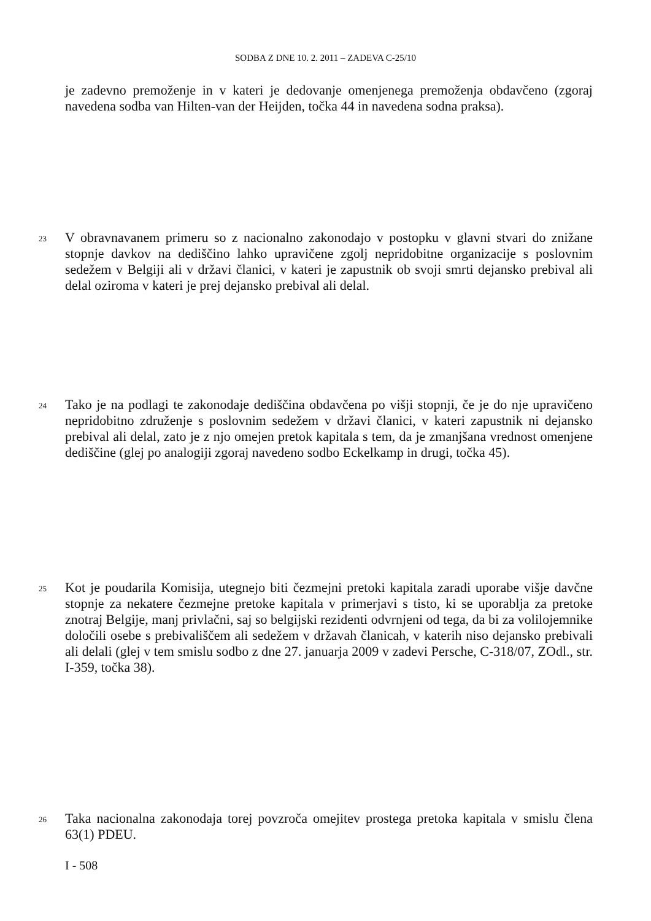SODBA Z DNE 10. 2. 2011 – ZADEVA C-25/10
je zadevno premoženje in v kateri je dedovanje omenjenega premoženja obdavčeno (zgoraj navedena sodba van Hilten-van der Heijden, točka 44 in navedena sodna praksa).
23 V obravnavanem primeru so z nacionalno zakonodajo v postopku v glavni stvari do znižane stopnje davkov na dediščino lahko upravičene zgolj nepridobitne organizacije s poslovnim sedežem v Belgiji ali v državi članici, v kateri je zapustnik ob svoji smrti dejansko prebival ali delal oziroma v kateri je prej dejansko prebival ali delal.
24 Tako je na podlagi te zakonodaje dediščina obdavčena po višji stopnji, če je do nje upravičeno nepridobitno združenje s poslovnim sedežem v državi članici, v kateri zapustnik ni dejansko prebival ali delal, zato je z njo omejen pretok kapitala s tem, da je zmanjšana vrednost omenjene dediščine (glej po analogiji zgoraj navedeno sodbo Eckelkamp in drugi, točka 45).
25 Kot je poudarila Komisija, utegnejo biti čezmejni pretoki kapitala zaradi uporabe višje davčne stopnje za nekatere čezmejne pretoke kapitala v primerjavi s tisto, ki se uporablja za pretoke znotraj Belgije, manj privlačni, saj so belgijski rezidenti odvrnjeni od tega, da bi za volilojemnike določili osebe s prebivališčem ali sedežem v državah članicah, v katerih niso dejansko prebivali ali delali (glej v tem smislu sodbo z dne 27. januarja 2009 v zadevi Persche, C-318/07, ZOdl., str. I-359, točka 38).
26 Taka nacionalna zakonodaja torej povzroča omejitev prostega pretoka kapitala v smislu člena 63(1) PDEU.
I - 508